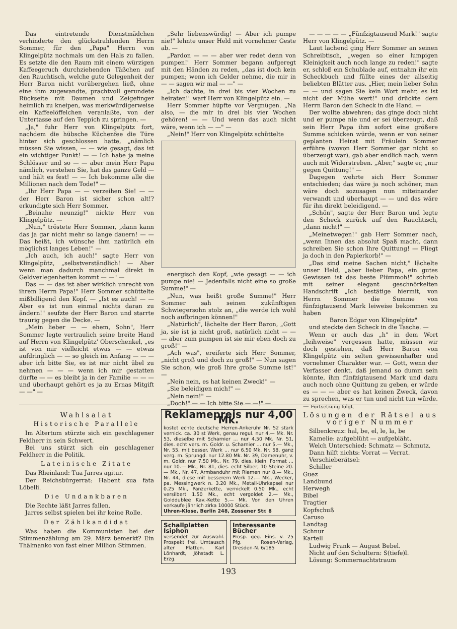Das eintretende Dienstmädchen verhinderte den glückstrahlenden Herrn Sommer, für den „Papa" Herrn von Klingelpütz nochmals um den Hals zu fallen. Es setzte die den Raum mit einem würzigen Kaffeegeruch durchziehenden Täßchen auf den Rauchtisch, welche gute Gelegenheit der Herr Baron nicht vorübergehen ließ, ohne eine ihm zugewandte, prachtvoll gerundete Rückseite mit Daumen und Zeigefinger heimlich zu kneipen, was merkwürdigerweise ein Kaffeelöffelchen veranlaßte, von der Untertasse auf den Teppich zu springen. —
„Ja," fuhr Herr von Klingelpütz fort, nachdem die hübsche Küchenfee die Türe hinter sich geschlossen hatte, „nämlich müssen Sie wissen, — — wie gesagt, das ist ein wichtiger Punkt! — — Ich habe ja meine Schlösser und so — — aber mein Herr Papa nämlich, verstehen Sie, hat das ganze Geld — und hält es fest! — — Ich bekomme alle die Millionen nach dem Tode!" —
„Ihr Herr Papa — — verzeihen Sie! — — der Herr Baron ist sicher schon alt!? erkundigte sich Herr Sommer.
„Beinahe neunzig!" nickte Herr von Klingelpütz. —
„Nun," tröstete Herr Sommer, „dann kann das ja gar nicht mehr so lange dauern! — — Das heißt, ich wünsche ihm natürlich ein möglichst langes Leben!" —
„Ich auch, ich auch!" sagte Herr von Klingelpütz, „selbstverständlich! — Aber wenn man dadurch manchmal direkt in Geldverlegenheiten kommt — —" —
Das — — das ist aber wirklich unrecht von ihrem Herrn Papa!" Herr Sommer schüttelte mißbilligend den Kopf. — „Ist es auch! — — Aber es ist nun einmal nichts daran zu ändern!" seufzte der Herr Baron und starrte traurig gegen die Decke. —
„Mein lieber — — ehem, Sohn", Herr Sommer legte vertraulich seine breite Hand auf Herrn von Klingelpütz' Oberschenkel, „es ist von mir vielleicht etwas — — etwas aufdringlich — — so gleich im Anfang — — — aber ich bitte Sie, es ist mir nicht übel zu nehmen — — — wenn ich mir gestatten dürfte — — es bleibt ja in der Familie — — — und überhaupt gehört es ja zu Ernas Mitgift — —" —
„Sehr liebenswürdig! — Aber ich pumpe nie!" lehnte unser Held mit vornehmer Geste ab. —
„Pardon — — — aber wer redet denn von pumpen!" Herr Sommer begann aufgeregt mit den Händen zu reden, „das ist doch kein pumpen; wenn ich Gelder nehme, die mir in — — sagen wir mal — —" —
„Ich dachte, in drei bis vier Wochen zu heiraten!" warf Herr von Klingelpütz ein. —
Herr Sommer hüpfte vor Vergnügen. „Na also, — die mir in drei bis vier Wochen gehören! — — Und wenn das auch nicht wäre, wenn ich — —" —
„Nein!" Herr von Klingelpütz schüttelte
energisch den Kopf, „wie gesagt — — ich pumpe nie! — Jedenfalls nicht eine so große Summe!" —
„Nun, was heißt große Summe!" Herr Sommer sah seinen zukünftigen Schwiegersohn stolz an, „die werde ich wohl noch aufbringen können!"
„Natürlich", lächelte der Herr Baron, „Gott ja, sie ist ja nicht groß, natürlich nicht — — — aber zum pumpen ist sie mir eben doch zu groß!" —
„Ach was", ereiferte sich Herr Sommer, „nicht groß und doch zu groß!" — Nun sagen Sie schon, wie groß Ihre große Summe ist!" —
„Nein nein, es hat keinen Zweck!" —
„Sie beleidigen mich!" —
„Nein nein!" —
„Doch!" — — Ich bitte Sie — —!" —
— — — — — „Fünfzigtausend Mark!" sagte Herr von Klingelpütz. —
Laut lachend ging Herr Sommer an seinen Schreibtisch, „wegen so einer lumpigen Kleinigkeit auch noch lange zu reden!" sagte er, schloß ein Schublade auf, entnahm ihr ein Scheckbuch und füllte eines der allseitig beliebten Blätter aus. „Hier, mein lieber Sohn — — und sagen Sie kein Wort mehr, es ist nicht der Mühe wert!" und drückte dem Herrn Baron den Scheck in die Hand. —
Der wollte abwehren; das ginge doch nicht und er pumpe nie und er sei überzeugt, daß sein Herr Papa ihm sofort eine größere Summe schicken würde, wenn er von seiner geplanten Heirat mit Fräulein Sommer erführe (wovon Herr Sommer gar nicht so überzeugt war), gab aber endlich nach, wenn auch mit Widerstreben. „Aber," sagte er, „nur gegen Quittung!" —
Dagegen wehrte sich Herr Sommer entschieden; das wäre ja noch schöner, man wäre doch sozusagen nun miteinander verwandt und überhaupt — — und das wäre für ihn direkt beleidigend. —
„Schön", sagte der Herr Baron und legte den Scheck zurück auf den Rauchtisch, „dann nicht!" —
„Meinetwegen!" gab Herr Sommer nach, „wenn Ihnen das absolut Spaß macht, dann schreiben Sie schon Ihre Quittung! — Fliegt ja doch in den Papierkorb!" —
„Das sind meine Sachen nicht," lächelte unser Held, „aber lieber Papa, ein gutes Gewissen ist das beste Plümmoh!" schrieb mit seiner elegant geschnörkelten Handschrift „Ich bestätige hiermit, von Herrn Sommer die Summe von fünfzigtausend Mark leiweise bekommen zu haben
Baron Edgar von Klingelpütz"
und steckte den Scheck in die Tasche. —
Wenn er auch das „h" in dem Wort „leihweise" vergessen hatte, müssen wir doch gestehen, daß Herr Baron von Klingelpütz ein selten gewissenhafter und vornehmer Charakter war. — Gott, wenn der Verfasser denkt, daß jemand so dumm sein könnte, ihm fünfzigtausend Mark und dazu auch noch ohne Quittung zu geben, er würde es — — — aber es hat keinen Zweck, davon zu sprechen, was er tun und nicht tun würde. — Fortsetzung folgt.
Wahlsalat
Historische Parallele
Im Altertum stürzte sich ein geschlagener Feldherr in sein Schwert.
Bei uns stürzt sich ein geschlagener Feldherr in die Politik.
Lateinische Zitate
Das Rheinland: Tua Jarres agitur.
Der Reichsbürgerrat: Habent sua fata Löbelli.
Die Undankbaren
Die Rechte läßt Jarres fallen.
Jarres selbst spielen bei ihr keine Rolle.
Der Zählkandidat
Was haben die Kommunisten bei der Stimmenzählung am 29. März bemerkt? Ein Thälmanko von fast einer Million Stimmen.
Reklamepreis nur 4,00 Mk.
kostet echte deutsche Herren-Ankeruhr Nr. 52 stark vernick. ca. 30 st Werk, genau regul. nur 4.— Mk. Nr. 53, dieselbe mit Scharnier ... nur 4.50 Mk. Nr. 51, dies. echt vers. m. Goldr. u. Scharnier ... nur 5.— Mk., Nr. 55, mit besser. Werk ... nur 6.50 Mk. Nr. 58, ganz verg. m. Sprungd. nur 12.80 Mk. Nr. 39, Damenuhr, v. m. Goldr. nur 7.50 Mk., Nr. 79, dies. klein. Format ... nur 10.— Mk., Nr. 81, dies. echt Silber, 10 Steine 20.— Mk., Nr. 47, Armbanduhr mit Riemen nur 8.— Mk., Nr. 44, diese mit besserem Werk 12.— Mk., Wecker, pa. Messingwerk n. 3.20 Mk., Metall-Uhrkapsel nur 0.25 Mk., Panzerkette, vernickelt 0.50 Mk., echt versilbert 1.50 Mk., echt vergoldet 2.— Mk., Golddublee Kav.-Kette 5.— Mk. Von den Uhren verkaufe jährlich zirka 10000 Stück.
Uhren-Klose, Berlin 248, Zossener Str. 8
Schallplatten Isiphon
versendet zur Auswahl. Prospekt frei. Umtausch alter Platten. Karl Lönhardt, Jöhstadt L. Erzg.
Interessante Bücher
Prosp. geg. Eins. v. 25 Pfg. Rosen-Verlag, Dresden-N. 6/185
Lösungen der Rätsel aus voriger Nummer
Silbenkreuz: hal, be, el, le, la, be
Kamelie: aufgeblüht — aufgebläht.
Welch Unterschied: Schmatz — Schmutz.
Dann hilft nichts: Vorrat — Verrat.
Verschieberätsel:
Schiller
Guez
Landbund
Herwegh
Bibel
Tragtier
Kopfschuß
Caruso
Landtag
Schnur
Kartell
Ludwig Frank — August Bebel.
Nicht auf den Schultern: S(tiefe)l.
Lösung: Sommernachtstraum
193